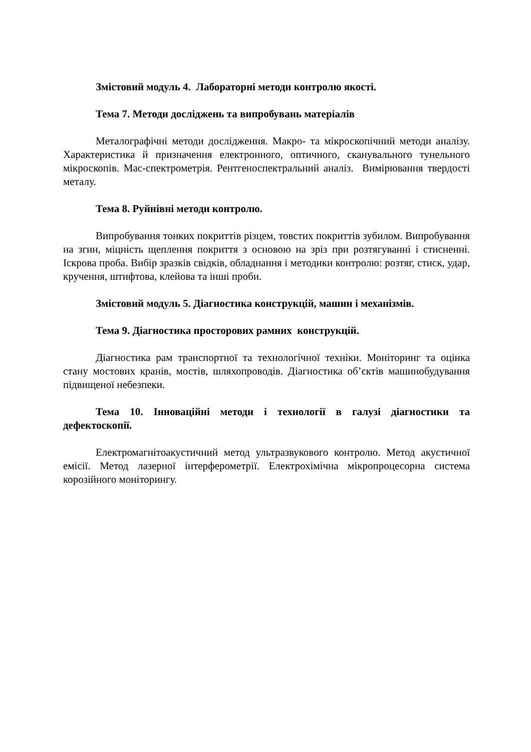Змістовий модуль 4. Лабораторні методи контролю якості.
Тема 7. Методи досліджень та випробувань матеріалів
Металографічні методи дослідження. Макро- та мікроскопічний методи аналізу. Характеристика й призначення електронного, оптичного, сканувального тунельного мікроскопів. Мас-спектрометрія. Рентгеноспектральний аналіз. Вимірювання твердості металу.
Тема 8. Руйнівні методи контролю.
Випробування тонких покриттів різцем, товстих покриттів зубилом. Випробування на згин, міцність щеплення покриття з основою на зріз при розтягуванні і стисненні. Іскрова проба. Вибір зразків свідків, обладнання і методики контролю: розтяг, стиск, удар, кручення, штифтова, клейова та інші проби.
Змістовий модуль 5. Діагностика конструкцій, машин і механізмів.
Тема 9. Діагностика просторових рамних конструкцій.
Діагностика рам транспортної та технологічної техніки. Моніторинг та оцінка стану мостових кранів, мостів, шляхопроводів. Діагностика об’єктів машинобудування підвищеної небезпеки.
Тема 10. Інноваційні методи і технології в галузі діагностики та дефектоскопії.
Електромагнітоакустичний метод ультразвукового контролю. Метод акустичної емісії. Метод лазерної інтерферометрії. Електрохімічна мікропроцесорна система корозійного моніторингу.